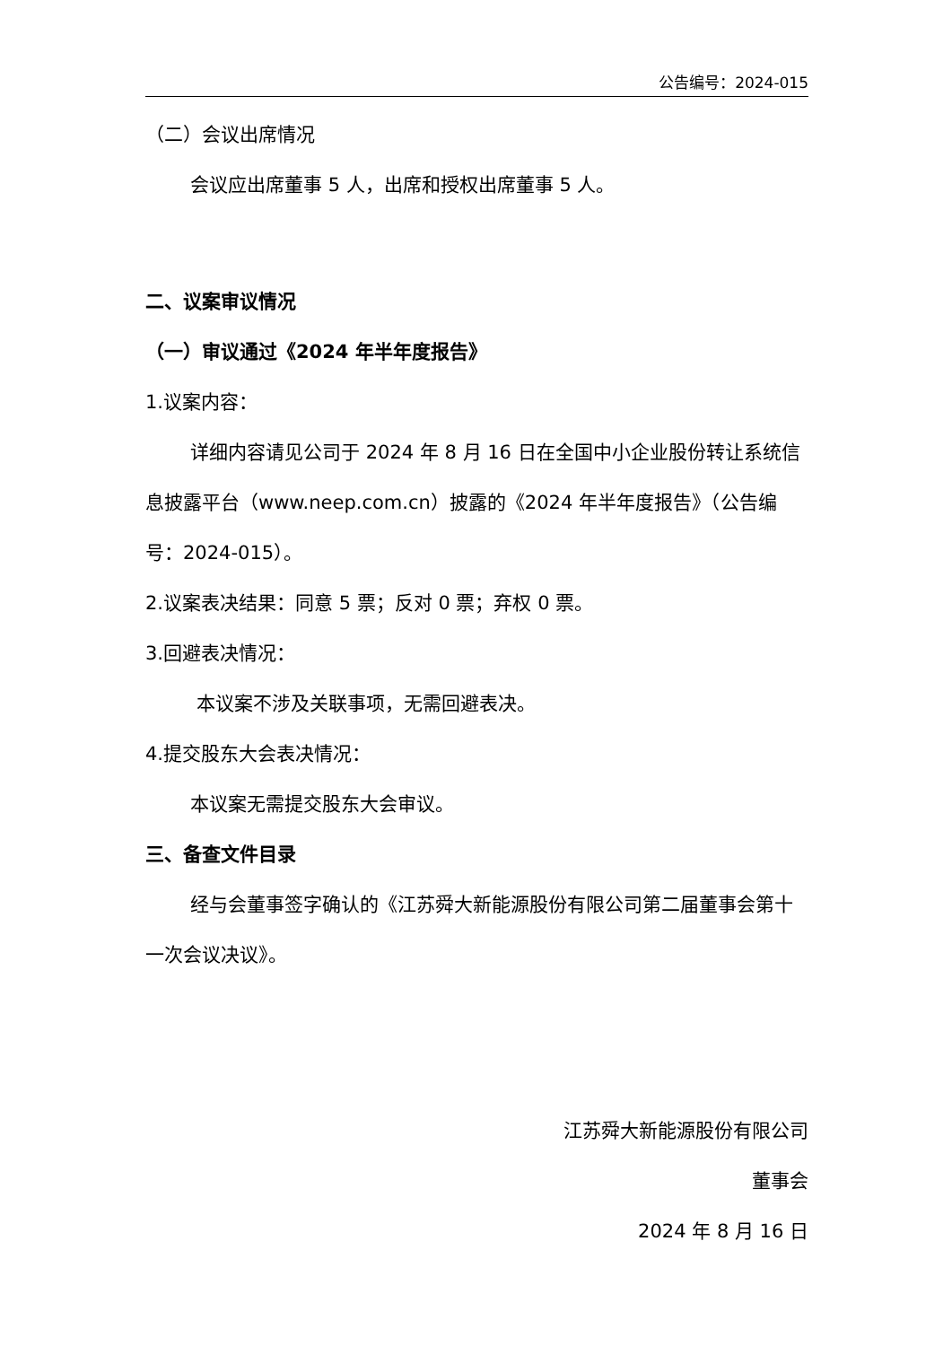公告编号：2024-015
（二）会议出席情况
会议应出席董事 5 人，出席和授权出席董事 5 人。
二、议案审议情况
（一）审议通过《2024 年半年度报告》
1.议案内容：
详细内容请见公司于 2024 年 8 月 16 日在全国中小企业股份转让系统信息披露平台（www.neep.com.cn）披露的《2024 年半年度报告》（公告编号：2024-015）。
2.议案表决结果：同意 5 票；反对 0 票；弃权 0 票。
3.回避表决情况：
本议案不涉及关联事项，无需回避表决。
4.提交股东大会表决情况：
本议案无需提交股东大会审议。
三、备查文件目录
经与会董事签字确认的《江苏舜大新能源股份有限公司第二届董事会第十一次会议决议》。
江苏舜大新能源股份有限公司
董事会
2024 年 8 月 16 日